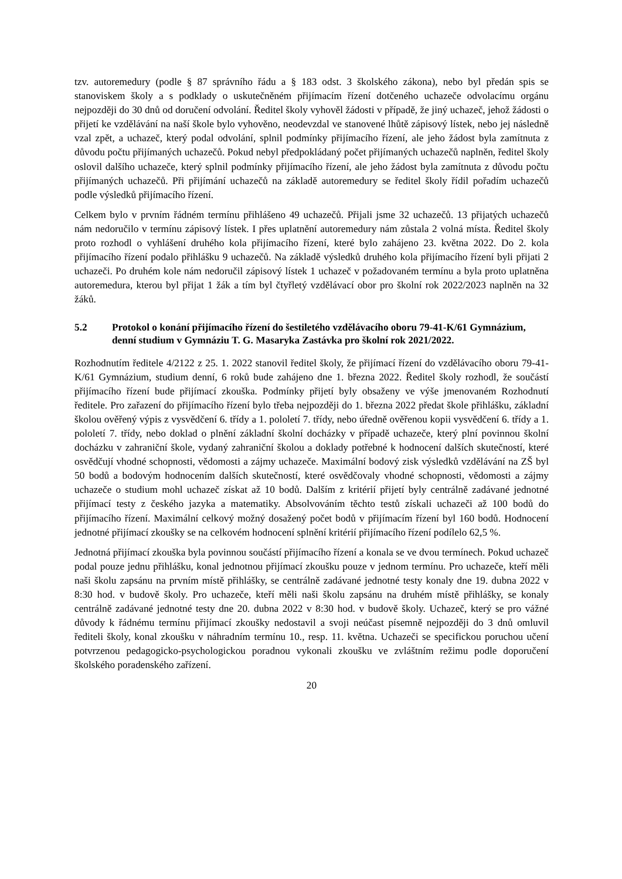tzv. autoremedury (podle § 87 správního řádu a § 183 odst. 3 školského zákona), nebo byl předán spis se stanoviskem školy a s podklady o uskutečněném přijímacím řízení dotčeného uchazeče odvolacímu orgánu nejpozději do 30 dnů od doručení odvolání. Ředitel školy vyhověl žádosti v případě, že jiný uchazeč, jehož žádosti o přijetí ke vzdělávání na naší škole bylo vyhověno, neodevzdal ve stanovené lhůtě zápisový lístek, nebo jej následně vzal zpět, a uchazeč, který podal odvolání, splnil podmínky přijímacího řízení, ale jeho žádost byla zamítnuta z důvodu počtu přijímaných uchazečů. Pokud nebyl předpokládaný počet přijímaných uchazečů naplněn, ředitel školy oslovil dalšího uchazeče, který splnil podmínky přijímacího řízení, ale jeho žádost byla zamítnuta z důvodu počtu přijímaných uchazečů. Při přijímání uchazečů na základě autoremedury se ředitel školy řídil pořadím uchazečů podle výsledků přijímacího řízení.
Celkem bylo v prvním řádném termínu přihlášeno 49 uchazečů. Přijali jsme 32 uchazečů. 13 přijatých uchazečů nám nedoručilo v termínu zápisový lístek. I přes uplatnění autoremedury nám zůstala 2 volná místa. Ředitel školy proto rozhodl o vyhlášení druhého kola přijímacího řízení, které bylo zahájeno 23. května 2022. Do 2. kola přijímacího řízení podalo přihlášku 9 uchazečů. Na základě výsledků druhého kola přijímacího řízení byli přijati 2 uchazeči. Po druhém kole nám nedoručil zápisový lístek 1 uchazeč v požadovaném termínu a byla proto uplatněna autoremedura, kterou byl přijat 1 žák a tím byl čtyřletý vzdělávací obor pro školní rok 2022/2023 naplněn na 32 žáků.
5.2 Protokol o konání přijímacího řízení do šestiletého vzdělávacího oboru 79-41-K/61 Gymnázium, denní studium v Gymnáziu T. G. Masaryka Zastávka pro školní rok 2021/2022.
Rozhodnutím ředitele 4/2122 z 25. 1. 2022 stanovil ředitel školy, že přijímací řízení do vzdělávacího oboru 79-41-K/61 Gymnázium, studium denní, 6 roků bude zahájeno dne 1. března 2022. Ředitel školy rozhodl, že součástí přijímacího řízení bude přijímací zkouška. Podmínky přijetí byly obsaženy ve výše jmenovaném Rozhodnutí ředitele. Pro zařazení do přijímacího řízení bylo třeba nejpozději do 1. března 2022 předat škole přihlášku, základní školou ověřený výpis z vysvědčení 6. třídy a 1. pololetí 7. třídy, nebo úředně ověřenou kopii vysvědčení 6. třídy a 1. pololetí 7. třídy, nebo doklad o plnění základní školní docházky v případě uchazeče, který plní povinnou školní docházku v zahraniční škole, vydaný zahraniční školou a doklady potřebné k hodnocení dalších skutečností, které osvědčují vhodné schopnosti, vědomosti a zájmy uchazeče. Maximální bodový zisk výsledků vzdělávání na ZŠ byl 50 bodů a bodovým hodnocením dalších skutečností, které osvědčovaly vhodné schopnosti, vědomosti a zájmy uchazeče o studium mohl uchazeč získat až 10 bodů. Dalším z kritérií přijetí byly centrálně zadávané jednotné přijímací testy z českého jazyka a matematiky. Absolvováním těchto testů získali uchazeči až 100 bodů do přijímacího řízení. Maximální celkový možný dosažený počet bodů v přijímacím řízení byl 160 bodů. Hodnocení jednotné přijímací zkoušky se na celkovém hodnocení splnění kritérií přijímacího řízení podílelo 62,5 %.
Jednotná přijímací zkouška byla povinnou součástí přijímacího řízení a konala se ve dvou termínech. Pokud uchazeč podal pouze jednu přihlášku, konal jednotnou přijímací zkoušku pouze v jednom termínu. Pro uchazeče, kteří měli naši školu zapsánu na prvním místě přihlášky, se centrálně zadávané jednotné testy konaly dne 19. dubna 2022 v 8:30 hod. v budově školy. Pro uchazeče, kteří měli naši školu zapsánu na druhém místě přihlášky, se konaly centrálně zadávané jednotné testy dne 20. dubna 2022 v 8:30 hod. v budově školy. Uchazeč, který se pro vážné důvody k řádnému termínu přijímací zkoušky nedostavil a svoji neúčast písemně nejpozději do 3 dnů omluvil řediteli školy, konal zkoušku v náhradním termínu 10., resp. 11. května. Uchazeči se specifickou poruchou učení potvrzenou pedagogicko-psychologickou poradnou vykonali zkoušku ve zvláštním režimu podle doporučení školského poradenského zařízení.
20